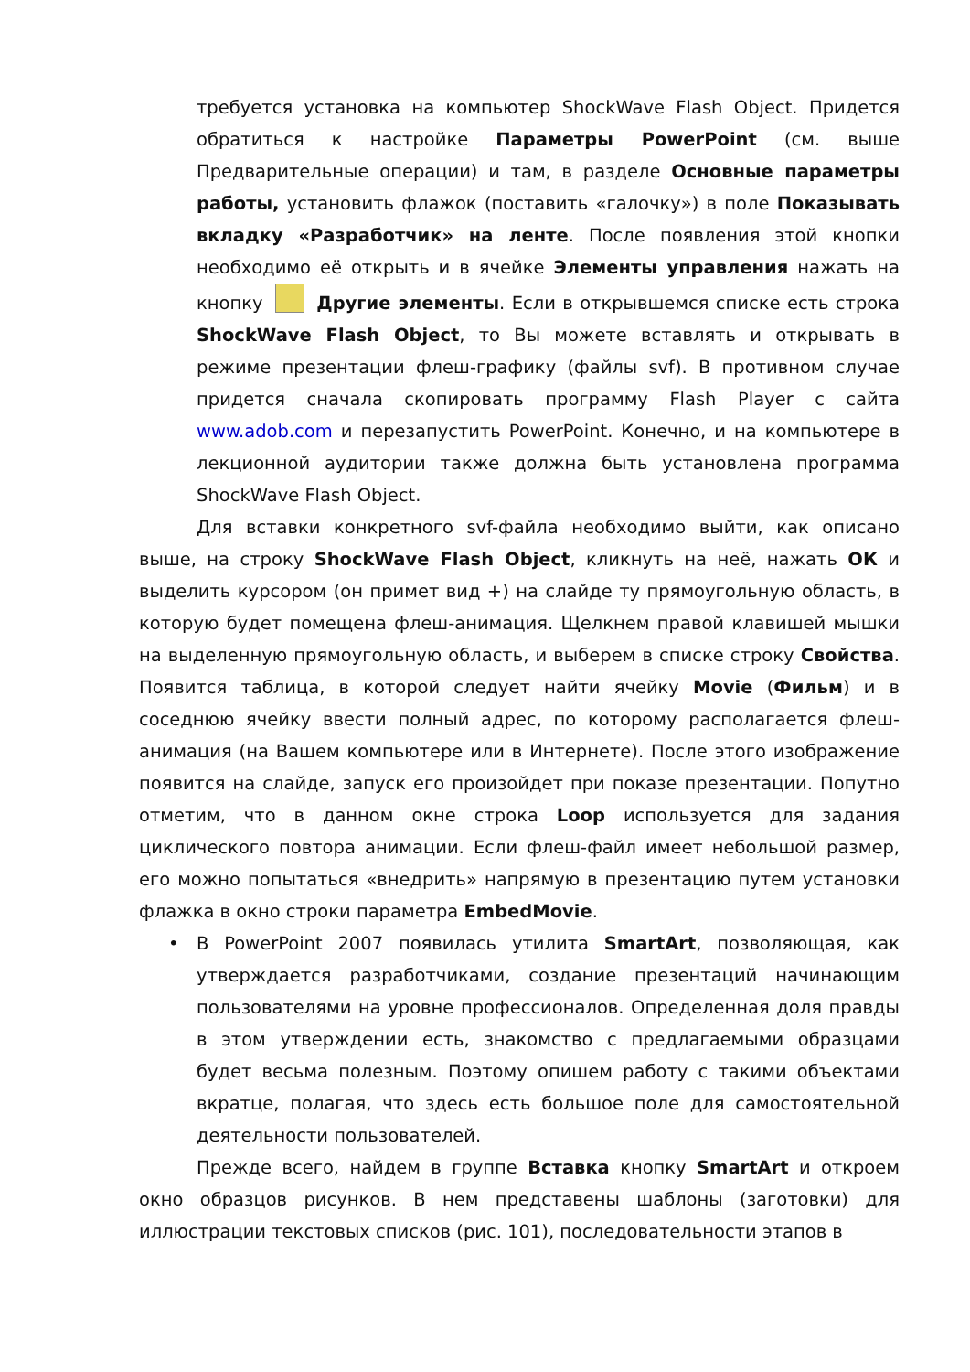требуется установка на компьютер ShockWave Flash Object. Придется обратиться к настройке Параметры PowerPoint (см. выше Предварительные операции) и там, в разделе Основные параметры работы, установить флажок (поставить «галочку») в поле Показывать вкладку «Разработчик» на ленте. После появления этой кнопки необходимо её открыть и в ячейке Элементы управления нажать на кнопку Другие элементы. Если в открывшемся списке есть строка ShockWave Flash Object, то Вы можете вставлять и открывать в режиме презентации флеш-графику (файлы svf). В противном случае придется сначала скопировать программу Flash Player с сайта www.adob.com и перезапустить PowerPoint. Конечно, и на компьютере в лекционной аудитории также должна быть установлена программа ShockWave Flash Object.
Для вставки конкретного svf-файла необходимо выйти, как описано выше, на строку ShockWave Flash Object, кликнуть на неё, нажать ОК и выделить курсором (он примет вид +) на слайде ту прямоугольную область, в которую будет помещена флеш-анимация. Щелкнем правой клавишей мышки на выделенную прямоугольную область, и выберем в списке строку Свойства. Появится таблица, в которой следует найти ячейку Movie (Фильм) и в соседнюю ячейку ввести полный адрес, по которому располагается флеш-анимация (на Вашем компьютере или в Интернете). После этого изображение появится на слайде, запуск его произойдет при показе презентации. Попутно отметим, что в данном окне строка Loop используется для задания циклического повтора анимации. Если флеш-файл имеет небольшой размер, его можно попытаться «внедрить» напрямую в презентацию путем установки флажка в окно строки параметра EmbedMovie.
• В PowerPoint 2007 появилась утилита SmartArt, позволяющая, как утверждается разработчиками, создание презентаций начинающим пользователями на уровне профессионалов. Определенная доля правды в этом утверждении есть, знакомство с предлагаемыми образцами будет весьма полезным. Поэтому опишем работу с такими объектами вкратце, полагая, что здесь есть большое поле для самостоятельной деятельности пользователей.
Прежде всего, найдем в группе Вставка кнопку SmartArt и откроем окно образцов рисунков. В нем представены шаблоны (заготовки) для иллюстрации текстовых списков (рис. 101), последовательности этапов в